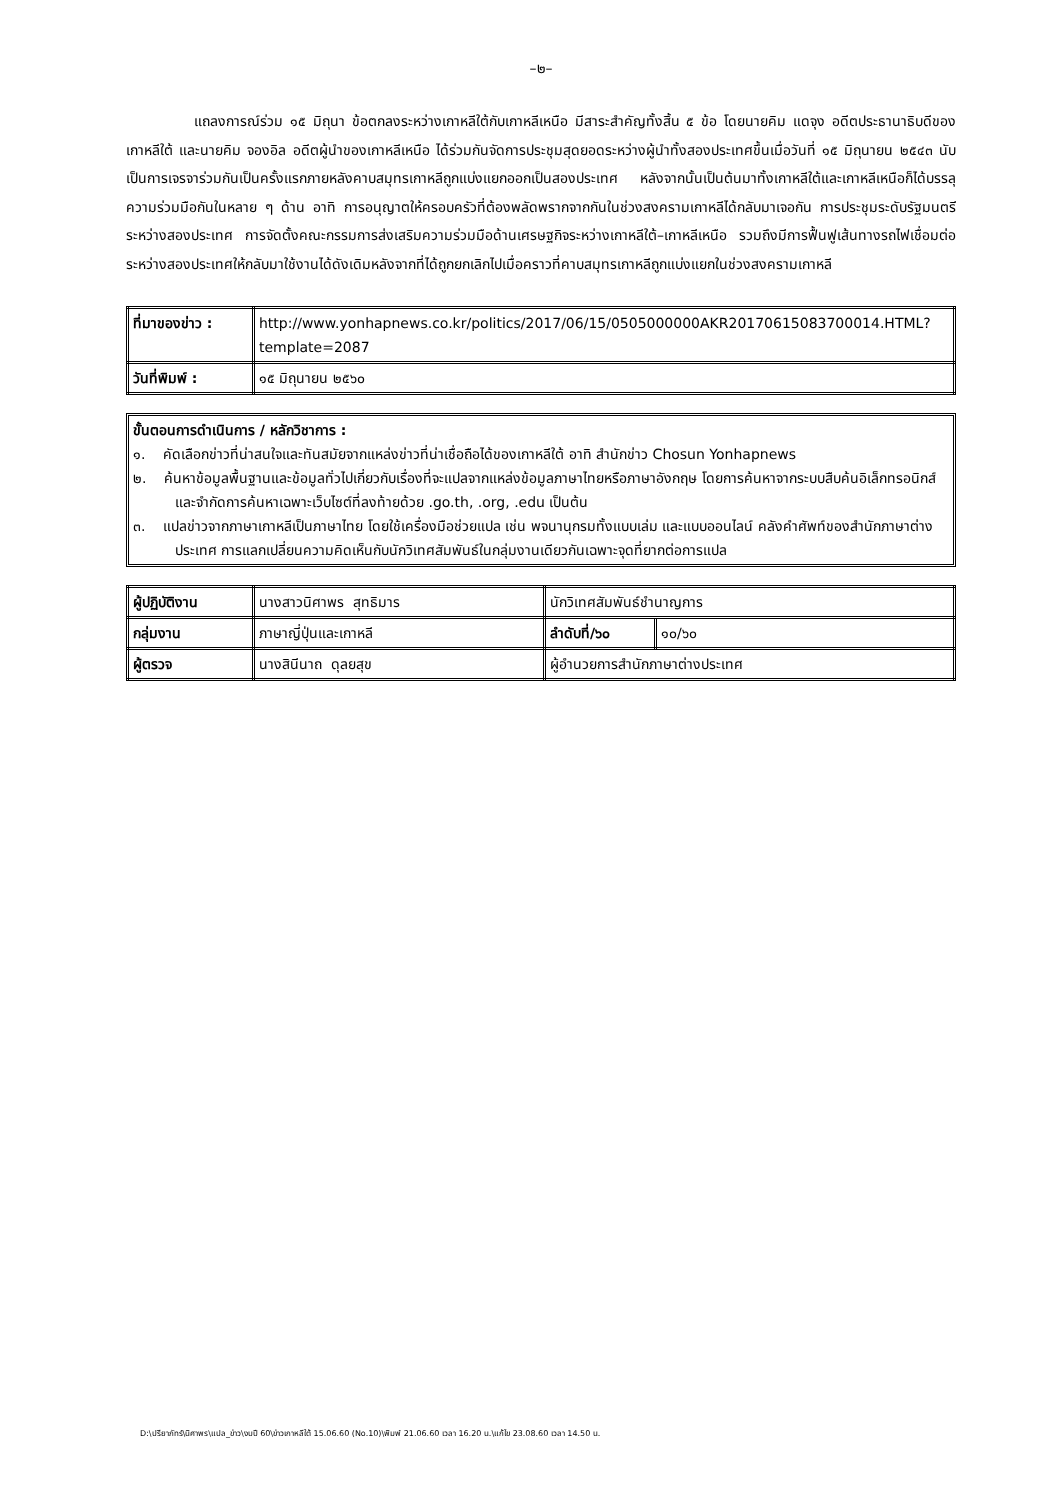–๒–
แถลงการณ์ร่วม ๑๕ มิถุนา ข้อตกลงระหว่างเกาหลีใต้กับเกาหลีเหนือ มีสาระสำคัญทั้งสิ้น ๕ ข้อ โดยนายคิม แดจุง อดีตประธานาธิบดีของเกาหลีใต้ และนายคิม จองอิล อดีตผู้นำของเกาหลีเหนือ ได้ร่วมกันจัดการประชุมสุดยอดระหว่างผู้นำทั้งสองประเทศขึ้นเมื่อวันที่ ๑๕ มิถุนายน ๒๕๔๓ นับเป็นการเจรจาร่วมกันเป็นครั้งแรกภายหลังคาบสมุทรเกาหลีถูกแบ่งแยกออกเป็นสองประเทศ หลังจากนั้นเป็นต้นมาทั้งเกาหลีใต้และเกาหลีเหนือก็ได้บรรลุความร่วมมือกันในหลาย ๆ ด้าน อาทิ การอนุญาตให้ครอบครัวที่ต้องพลัดพรากจากกันในช่วงสงครามเกาหลีได้กลับมาเจอกัน การประชุมระดับรัฐมนตรีระหว่างสองประเทศ การจัดตั้งคณะกรรมการส่งเสริมความร่วมมือด้านเศรษฐกิจระหว่างเกาหลีใต้–เกาหลีเหนือ รวมถึงมีการฟื้นฟูเส้นทางรถไฟเชื่อมต่อระหว่างสองประเทศให้กลับมาใช้งานได้ดังเดิมหลังจากที่ได้ถูกยกเลิกไปเมื่อคราวที่คาบสมุทรเกาหลีถูกแบ่งแยกในช่วงสงครามเกาหลี
| ที่มาของข่าว : | http://www.yonhapnews.co.kr/politics/2017/06/15/0505000000AKR20170615083700014.HTML?template=2087 |
| วันที่พิมพ์ : | ๑๕ มิถุนายน ๒๕๖๐ |
ขั้นตอนการดำเนินการ / หลักวิชาการ :
๑. คัดเลือกข่าวที่น่าสนใจและทันสมัยจากแหล่งข่าวที่น่าเชื่อถือได้ของเกาหลีใต้ อาทิ สำนักข่าว Chosun Yonhapnews
๒. ค้นหาข้อมูลพื้นฐานและข้อมูลทั่วไปเกี่ยวกับเรื่องที่จะแปลจากแหล่งข้อมูลภาษาไทยหรือภาษาอังกฤษ โดยการค้นหาจากระบบสืบค้นอิเล็กทรอนิกส์ และจำกัดการค้นหาเฉพาะเว็บไซต์ที่ลงท้ายด้วย .go.th, .org, .edu เป็นต้น
๓. แปลข่าวจากภาษาเกาหลีเป็นภาษาไทย โดยใช้เครื่องมือช่วยแปล เช่น พจนานุกรมทั้งแบบเล่ม และแบบออนไลน์ คลังคำศัพท์ของสำนักภาษาต่างประเทศ การแลกเปลี่ยนความคิดเห็นกับนักวิเทศสัมพันธ์ในกลุ่มงานเดียวกันเฉพาะจุดที่ยากต่อการแปล
| ผู้ปฏิบัติงาน | นางสาวนิศาพร สุทธิมาร | นักวิเทศสัมพันธ์ชำนาญการ | |
| กลุ่มงาน | ภาษาญี่ปุ่นและเกาหลี | ลำดับที่/๖๐ | ๑๐/๖๐ |
| ผู้ตรวจ | นางสินีนาถ ดุลยสุข | ผู้อำนวยการสำนักภาษาต่างประเทศ | |
D:\ปรียาภัทร์\นิศาพร\แปล_ข่าว\งบปี 60\ข่าวเกาหลีใต้ 15.06.60 (No.10)\พิมพ์ 21.06.60 เวลา 16.20 น.\แก้ไข 23.08.60 เวลา 14.50 น.